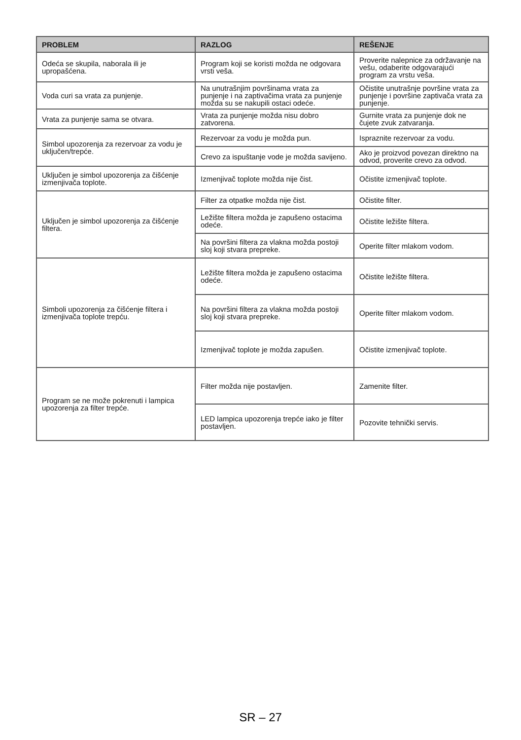| PROBLEM | RAZLOG | REŠENJE |
| --- | --- | --- |
| Odeća se skupila, naborala ili je upropašćena. | Program koji se koristi možda ne odgovara vrsti veša. | Proverite nalepnice za održavanje na vešu, odaberite odgovarajući program za vrstu veša. |
| Voda curi sa vrata za punjenje. | Na unutrašnjim površinama vrata za punjenje i na zaptivačima vrata za punjenje možda su se nakupili ostaci odeće. | Očistite unutrašnje površine vrata za punjenje i površine zaptivača vrata za punjenje. |
| Vrata za punjenje sama se otvara. | Vrata za punjenje možda nisu dobro zatvorena. | Gurnite vrata za punjenje dok ne čujete zvuk zatvaranja. |
| Simbol upozorenja za rezervoar za vodu je uključen/trepće. | Rezervoar za vodu je možda pun. | Ispraznite rezervoar za vodu. |
| | Crevo za ispuštanje vode je možda savijeno. | Ako je proizvod povezan direktno na odvod, proverite crevo za odvod. |
| Uključen je simbol upozorenja za čišćenje izmenjivača toplote. | Izmenjivač toplote možda nije čist. | Očistite izmenjivač toplote. |
| Uključen je simbol upozorenja za čišćenje filtera. | Filter za otpatke možda nije čist. | Očistite filter. |
| | Ležište filtera možda je zapušeno ostacima odeće. | Očistite ležište filtera. |
| | Na površini filtera za vlakna možda postoji sloj koji stvara prepreke. | Operite filter mlakom vodom. |
| Simboli upozorenja za čišćenje filtera i izmenjivača toplote trepću. | Ležište filtera možda je zapušeno ostacima odeće. | Očistite ležište filtera. |
| | Na površini filtera za vlakna možda postoji sloj koji stvara prepreke. | Operite filter mlakom vodom. |
| | Izmenjivač toplote je možda zapušen. | Očistite izmenjivač toplote. |
| Program se ne može pokrenuti i lampica upozorenja za filter trepće. | Filter možda nije postavljen. | Zamenite filter. |
| | LED lampica upozorenja trepće iako je filter postavljen. | Pozovite tehnički servis. |
SR – 27